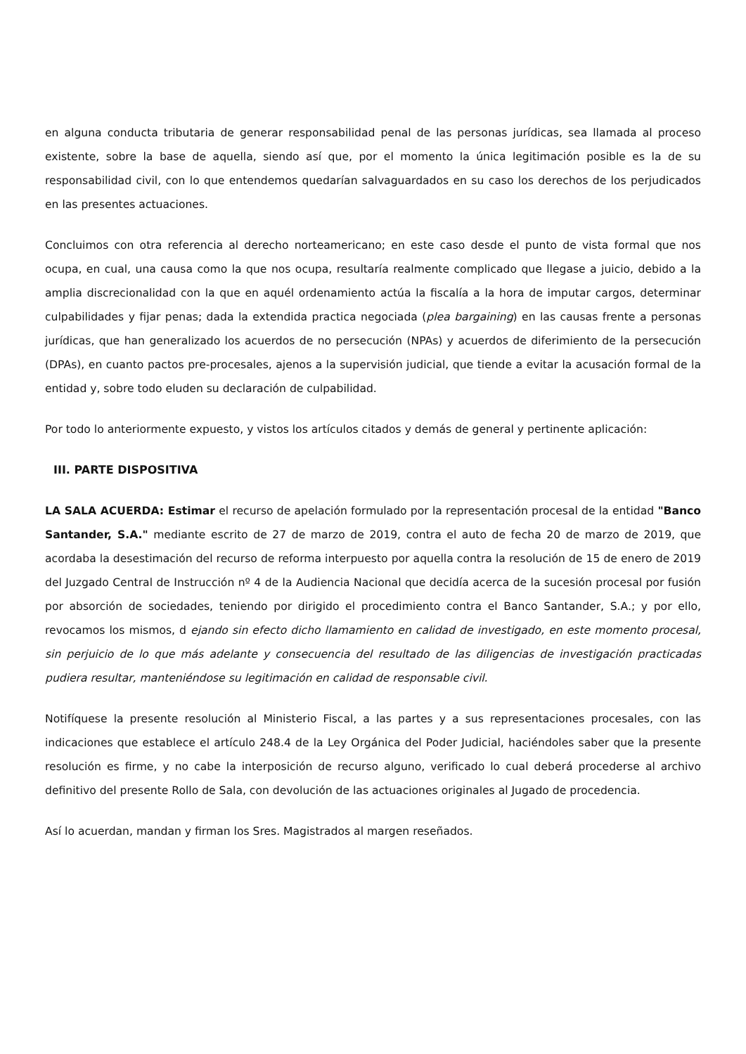en alguna conducta tributaria de generar responsabilidad penal de las personas jurídicas, sea llamada al proceso existente, sobre la base de aquella, siendo así que, por el momento la única legitimación posible es la de su responsabilidad civil, con lo que entendemos quedarían salvaguardados en su caso los derechos de los perjudicados en las presentes actuaciones.
Concluimos con otra referencia al derecho norteamericano; en este caso desde el punto de vista formal que nos ocupa, en cual, una causa como la que nos ocupa, resultaría realmente complicado que llegase a juicio, debido a la amplia discrecionalidad con la que en aquél ordenamiento actúa la fiscalía a la hora de imputar cargos, determinar culpabilidades y fijar penas; dada la extendida practica negociada (plea bargaining) en las causas frente a personas jurídicas, que han generalizado los acuerdos de no persecución (NPAs) y acuerdos de diferimiento de la persecución (DPAs), en cuanto pactos pre-procesales, ajenos a la supervisión judicial, que tiende a evitar la acusación formal de la entidad y, sobre todo eluden su declaración de culpabilidad.
Por todo lo anteriormente expuesto, y vistos los artículos citados y demás de general y pertinente aplicación:
III. PARTE DISPOSITIVA
LA SALA ACUERDA: Estimar el recurso de apelación formulado por la representación procesal de la entidad "Banco Santander, S.A." mediante escrito de 27 de marzo de 2019, contra el auto de fecha 20 de marzo de 2019, que acordaba la desestimación del recurso de reforma interpuesto por aquella contra la resolución de 15 de enero de 2019 del Juzgado Central de Instrucción nº 4 de la Audiencia Nacional que decidía acerca de la sucesión procesal por fusión por absorción de sociedades, teniendo por dirigido el procedimiento contra el Banco Santander, S.A.; y por ello, revocamos los mismos, d ejando sin efecto dicho llamamiento en calidad de investigado, en este momento procesal, sin perjuicio de lo que más adelante y consecuencia del resultado de las diligencias de investigación practicadas pudiera resultar, manteniéndose su legitimación en calidad de responsable civil.
Notifíquese la presente resolución al Ministerio Fiscal, a las partes y a sus representaciones procesales, con las indicaciones que establece el artículo 248.4 de la Ley Orgánica del Poder Judicial, haciéndoles saber que la presente resolución es firme, y no cabe la interposición de recurso alguno, verificado lo cual deberá procederse al archivo definitivo del presente Rollo de Sala, con devolución de las actuaciones originales al Jugado de procedencia.
Así lo acuerdan, mandan y firman los Sres. Magistrados al margen reseñados.